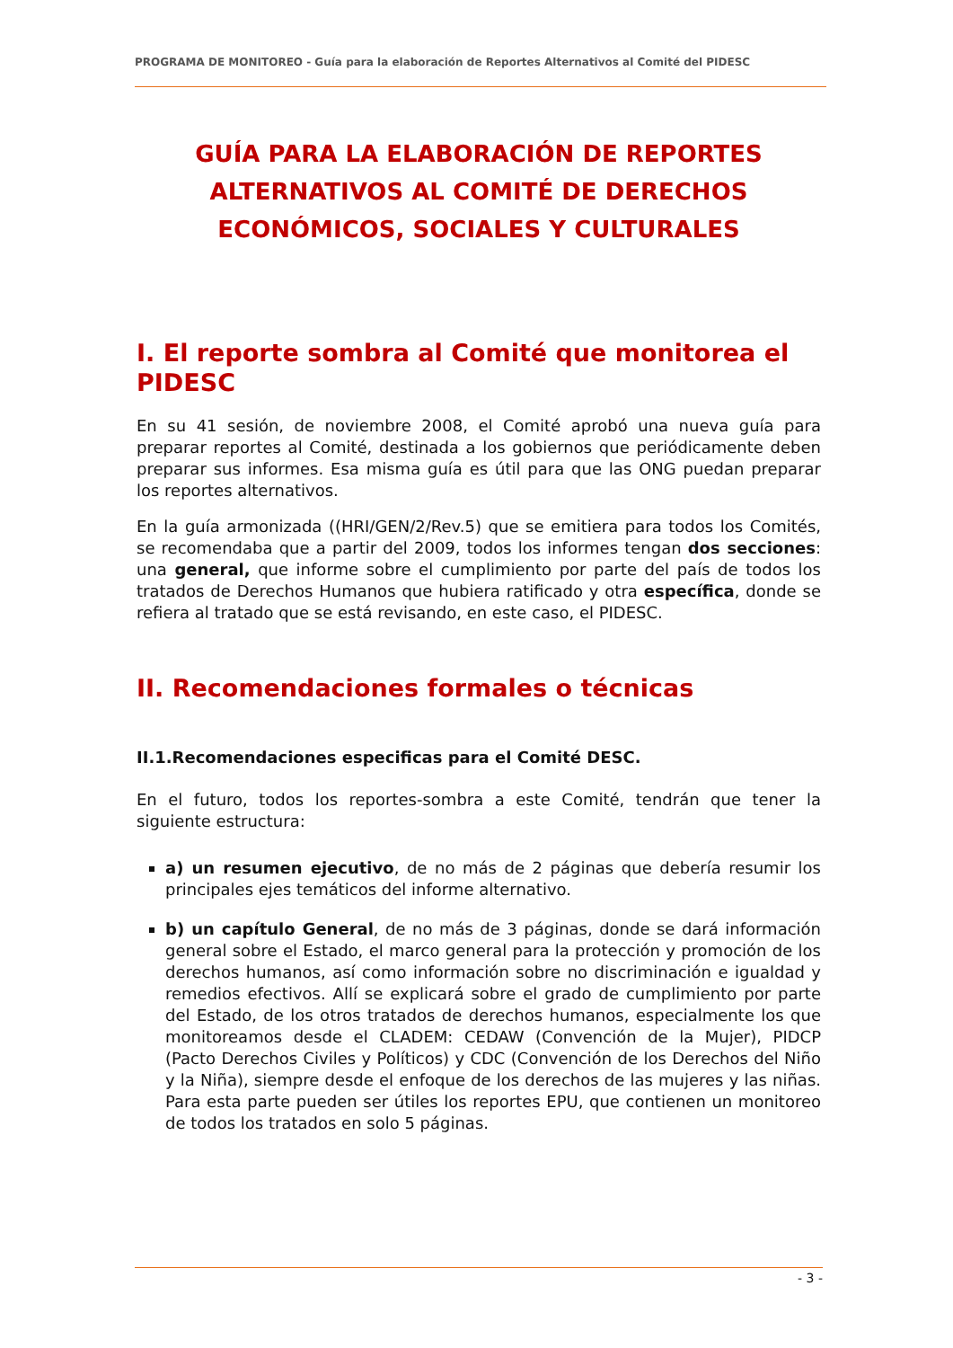PROGRAMA DE MONITOREO - Guía para la elaboración de Reportes Alternativos al Comité del PIDESC
GUÍA PARA LA ELABORACIÓN DE REPORTES ALTERNATIVOS AL COMITÉ DE DERECHOS ECONÓMICOS, SOCIALES Y CULTURALES
I. El reporte sombra al Comité que monitorea el PIDESC
En su 41 sesión, de noviembre 2008, el Comité aprobó una nueva guía para preparar reportes al Comité, destinada a los gobiernos que periódicamente deben preparar sus informes. Esa misma guía es útil para que las ONG puedan preparar los reportes alternativos.
En la guía armonizada ((HRI/GEN/2/Rev.5) que se emitiera para todos los Comités, se recomendaba que a partir del 2009, todos los informes tengan dos secciones: una general, que informe sobre el cumplimiento por parte del país de todos los tratados de Derechos Humanos que hubiera ratificado y otra específica, donde se refiera al tratado que se está revisando, en este caso, el PIDESC.
II. Recomendaciones formales o técnicas
II.1.Recomendaciones especificas para el Comité DESC.
En el futuro, todos los reportes-sombra a este Comité, tendrán que tener la siguiente estructura:
a) un resumen ejecutivo, de no más de 2 páginas que debería resumir los principales ejes temáticos del informe alternativo.
b) un capítulo General, de no más de 3 páginas, donde se dará información general sobre el Estado, el marco general para la protección y promoción de los derechos humanos, así como información sobre no discriminación e igualdad y remedios efectivos. Allí se explicará sobre el grado de cumplimiento por parte del Estado, de los otros tratados de derechos humanos, especialmente los que monitoreamos desde el CLADEM: CEDAW (Convención de la Mujer), PIDCP (Pacto Derechos Civiles y Políticos) y CDC (Convención de los Derechos del Niño y la Niña), siempre desde el enfoque de los derechos de las mujeres y las niñas. Para esta parte pueden ser útiles los reportes EPU, que contienen un monitoreo de todos los tratados en solo 5 páginas.
- 3 -